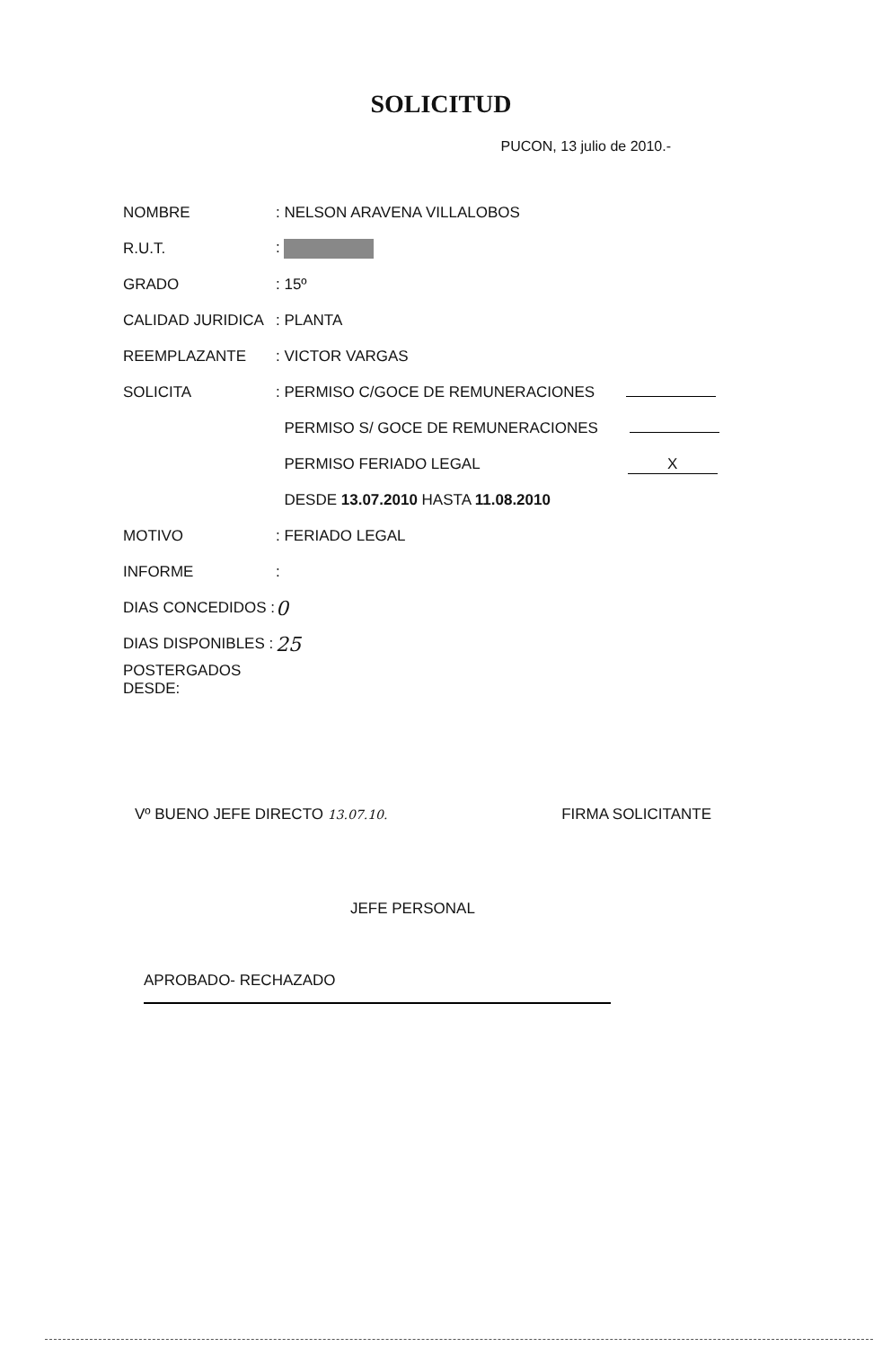SOLICITUD
PUCON, 13 julio de 2010.-
NOMBRE : NELSON ARAVENA VILLALOBOS
R.U.T. :
GRADO : 15º
CALIDAD JURIDICA : PLANTA
REEMPLAZANTE : VICTOR VARGAS
SOLICITA
: PERMISO C/GOCE DE REMUNERACIONES
PERMISO S/ GOCE DE REMUNERACIONES
PERMISO FERIADO LEGAL X
DESDE 13.07.2010 HASTA 11.08.2010
MOTIVO : FERIADO LEGAL
INFORME :
DIAS CONCEDIDOS :
0
DIAS DISPONIBLES :
25
POSTERGADOS DESDE:
Vº BUENO JEFE DIRECTO 13.07.10.
FIRMA SOLICITANTE
JEFE PERSONAL
APROBADO- RECHAZADO